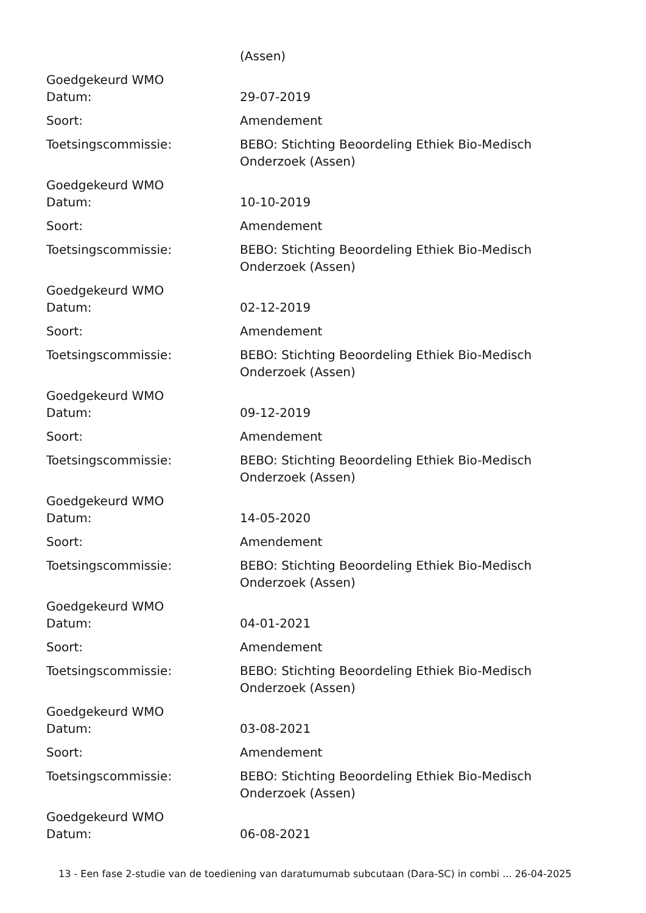(Assen)
Goedgekeurd WMO
Datum: 29-07-2019
Soort: Amendement
Toetsingscommissie: BEBO: Stichting Beoordeling Ethiek Bio-Medisch Onderzoek (Assen)
Goedgekeurd WMO
Datum: 10-10-2019
Soort: Amendement
Toetsingscommissie: BEBO: Stichting Beoordeling Ethiek Bio-Medisch Onderzoek (Assen)
Goedgekeurd WMO
Datum: 02-12-2019
Soort: Amendement
Toetsingscommissie: BEBO: Stichting Beoordeling Ethiek Bio-Medisch Onderzoek (Assen)
Goedgekeurd WMO
Datum: 09-12-2019
Soort: Amendement
Toetsingscommissie: BEBO: Stichting Beoordeling Ethiek Bio-Medisch Onderzoek (Assen)
Goedgekeurd WMO
Datum: 14-05-2020
Soort: Amendement
Toetsingscommissie: BEBO: Stichting Beoordeling Ethiek Bio-Medisch Onderzoek (Assen)
Goedgekeurd WMO
Datum: 04-01-2021
Soort: Amendement
Toetsingscommissie: BEBO: Stichting Beoordeling Ethiek Bio-Medisch Onderzoek (Assen)
Goedgekeurd WMO
Datum: 03-08-2021
Soort: Amendement
Toetsingscommissie: BEBO: Stichting Beoordeling Ethiek Bio-Medisch Onderzoek (Assen)
Goedgekeurd WMO
Datum: 06-08-2021
13 - Een fase 2-studie van de toediening van daratumumab subcutaan (Dara-SC) in combi ... 26-04-2025